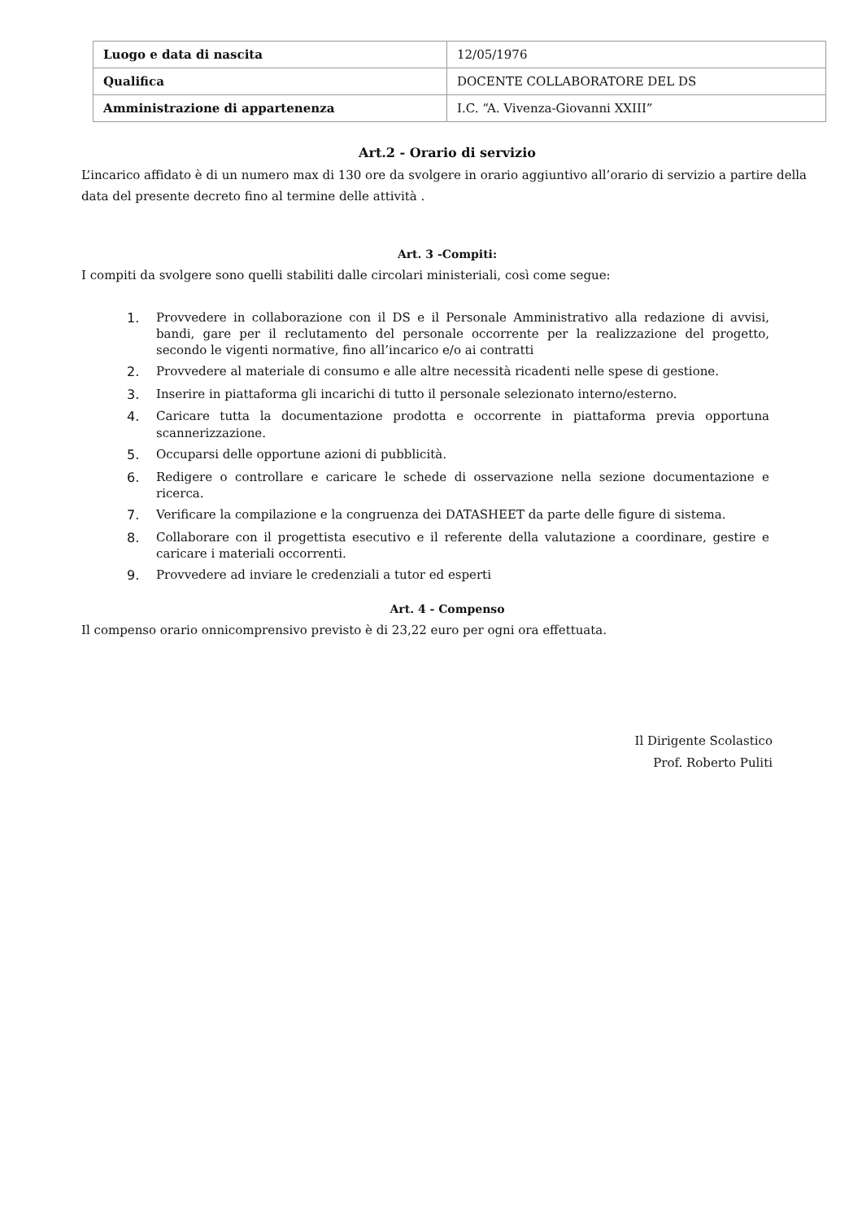| Luogo e data di nascita | 12/05/1976 |
| Qualifica | DOCENTE COLLABORATORE DEL DS |
| Amministrazione di appartenenza | I.C. “A. Vivenza-Giovanni XXIII” |
Art.2 - Orario di servizio
L’incarico affidato è di un numero max di 130 ore da svolgere in orario aggiuntivo all’orario di servizio a partire della data del presente decreto fino al termine delle attività .
Art. 3 -Compiti:
I compiti da svolgere sono quelli stabiliti dalle circolari ministeriali, così come segue:
1. Provvedere in collaborazione con il DS e il Personale Amministrativo alla redazione di avvisi, bandi, gare per il reclutamento del personale occorrente per la realizzazione del progetto, secondo le vigenti normative, fino all’incarico e/o ai contratti
2. Provvedere al materiale di consumo e alle altre necessità ricadenti nelle spese di gestione.
3. Inserire in piattaforma gli incarichi di tutto il personale selezionato interno/esterno.
4. Caricare tutta la documentazione prodotta e occorrente in piattaforma previa opportuna scannerizzazione.
5. Occuparsi delle opportune azioni di pubblicità.
6. Redigere o controllare e caricare le schede di osservazione nella sezione documentazione e ricerca.
7. Verificare la compilazione e la congruenza dei DATASHEET da parte delle figure di sistema.
8. Collaborare con il progettista esecutivo e il referente della valutazione a coordinare, gestire e caricare i materiali occorrenti.
9. Provvedere ad inviare le credenziali a tutor ed esperti
Art. 4 - Compenso
Il compenso orario onnicomprensivo previsto è di 23,22 euro per ogni ora effettuata.
Il Dirigente Scolastico
Prof. Roberto Puliti